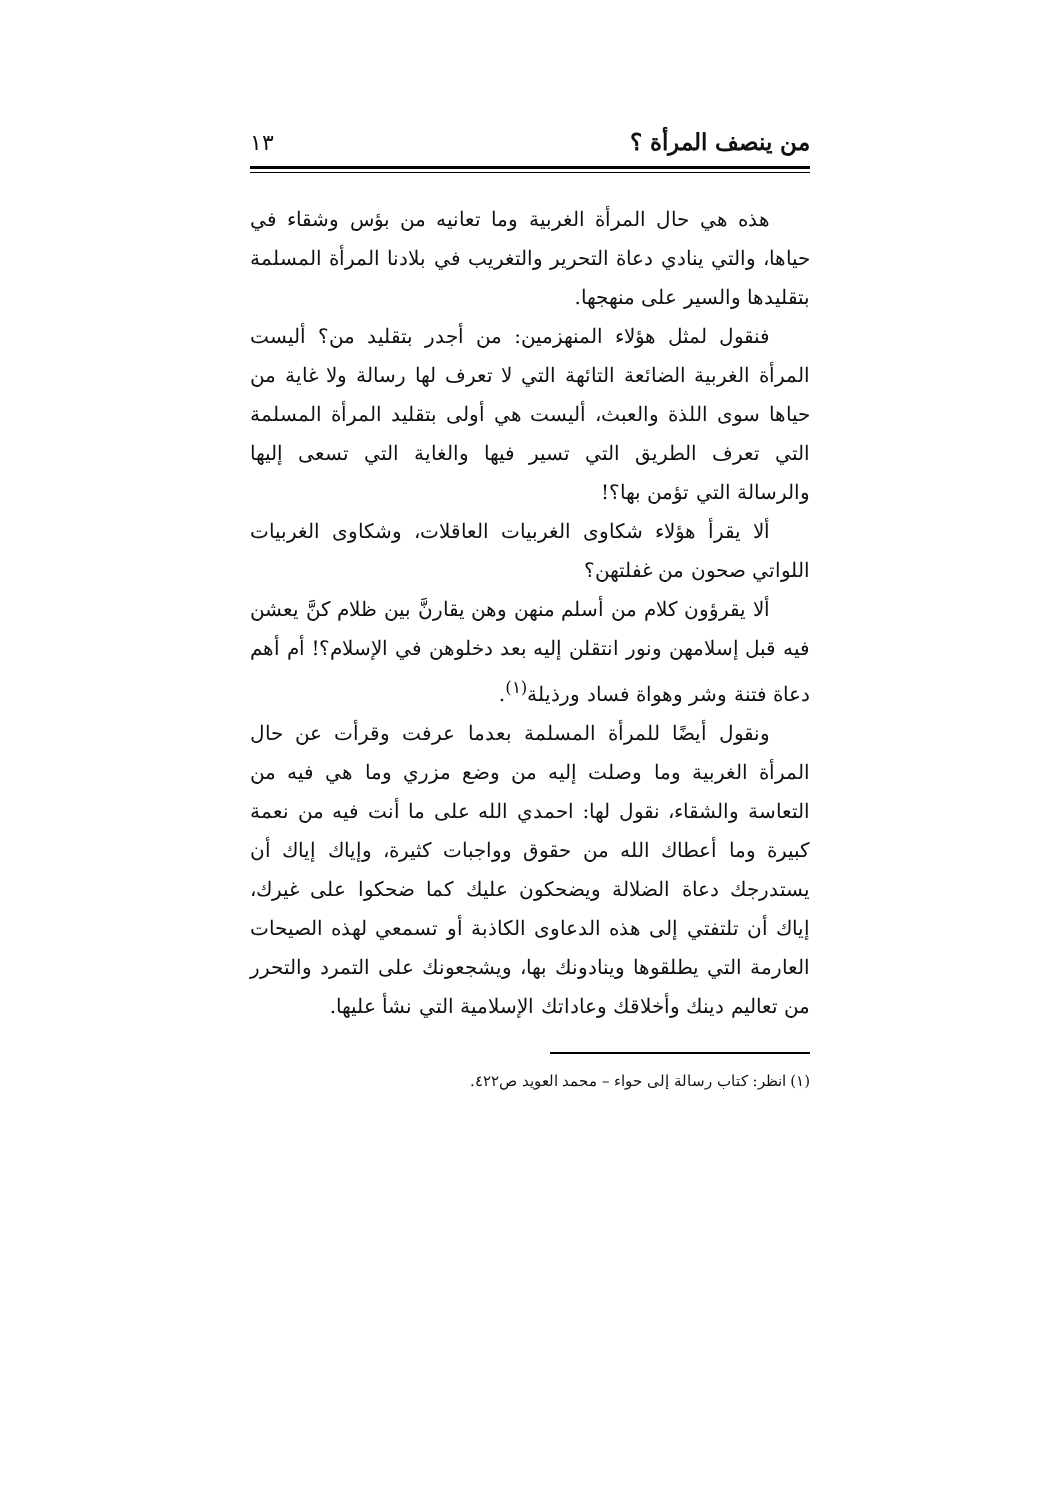من ينصف المرأة ؟ ١٣
هذه هي حال المرأة الغربية وما تعانيه من بؤس وشقاء في حياها، والتي ينادي دعاة التحرير والتغريب في بلادنا المرأة المسلمة بتقليدها والسير على منهجها.
فنقول لمثل هؤلاء المنهزمين: من أجدر بتقليد من؟ أليست المرأة الغربية الضائعة التائهة التي لا تعرف لها رسالة ولا غاية من حياها سوى اللذة والعبث، أليست هي أولى بتقليد المرأة المسلمة التي تعرف الطريق التي تسير فيها والغاية التي تسعى إليها والرسالة التي تؤمن بها؟!
ألا يقرأ هؤلاء شكاوى الغربيات العاقلات، وشكاوى الغربيات اللواتي صحون من غفلتهن؟
ألا يقرؤون كلام من أسلم منهن وهن يقارنَّ بين ظلام كنَّ يعشن فيه قبل إسلامهن ونور انتقلن إليه بعد دخلوهن في الإسلام؟! أم أهم دعاة فتنة وشر وهواة فساد ورذيلة<sup>(١)</sup>.
ونقول أيضًا للمرأة المسلمة بعدما عرفت وقرأت عن حال المرأة الغربية وما وصلت إليه من وضع مزري وما هي فيه من التعاسة والشقاء، نقول لها: احمدي الله على ما أنت فيه من نعمة كبيرة وما أعطاك الله من حقوق وواجبات كثيرة، وإياك إياك أن يستدرجك دعاة الضلالة ويضحكون عليك كما ضحكوا على غيرك، إياك أن تلتفتي إلى هذه الدعاوى الكاذبة أو تسمعي لهذه الصيحات العارمة التي يطلقوها وينادونك بها، ويشجعونك على التمرد والتحرر من تعاليم دينك وأخلاقك وعاداتك الإسلامية التي نشأ عليها.
(١) انظر: كتاب رسالة إلى حواء – محمد العويد ص٤٢٢.